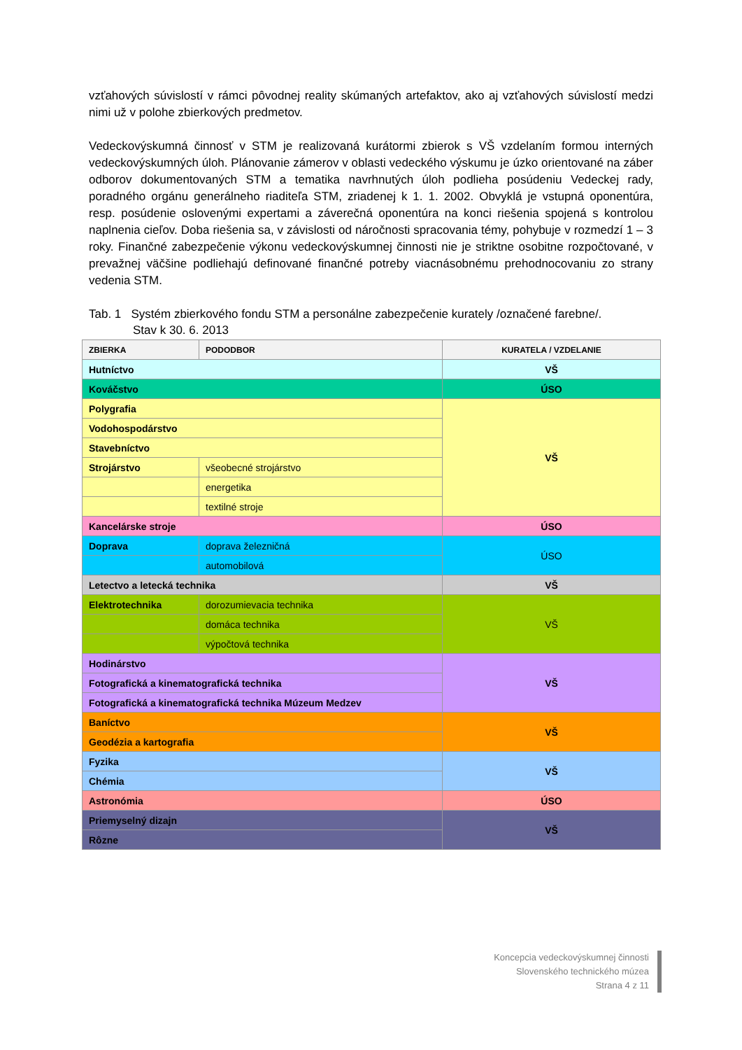vzťahových súvislostí v rámci pôvodnej reality skúmaných artefaktov, ako aj vzťahových súvislostí medzi nimi už v polohe zbierkových predmetov.
Vedeckovýskumná činnosť v STM je realizovaná kurátormi zbierok s VŠ vzdelaním formou interných vedeckovýskumných úloh. Plánovanie zámerov v oblasti vedeckého výskumu je úzko orientované na záber odborov dokumentovaných STM a tematika navrhnutých úloh podlieha posúdeniu Vedeckej rady, poradného orgánu generálneho riaditeľa STM, zriadenej k 1. 1. 2002. Obvyklá je vstupná oponentúra, resp. posúdenie oslovenými expertami a záverečná oponentúra na konci riešenia spojená s kontrolou naplnenia cieľov. Doba riešenia sa, v závislosti od náročnosti spracovania témy, pohybuje v rozmedzí 1 – 3 roky. Finančné zabezpečenie výkonu vedeckovýskumnej činnosti nie je striktne osobitne rozpočtované, v prevažnej väčšine podliehajú definované finančné potreby viacnásobnému prehodnocovaniu zo strany vedenia STM.
Tab. 1 Systém zbierkového fondu STM a personálne zabezpečenie kurately /označené farebne/.
Stav k 30. 6. 2013
| ZBIERKA | PODODBOR | KURATELA / VZDELANIE |
| --- | --- | --- |
| Hutníctvo | | VŠ |
| Kováčstvo | | ÚSO |
| Polygrafia | | VŠ |
| Vodohospodárstvo | | |
| Stavebníctvo | | |
| Strojárstvo | všeobecné strojárstvo | |
| | energetika | |
| | textilné stroje | |
| Kancelárske stroje | | ÚSO |
| Doprava | doprava železničná | ÚSO |
| | automobilová | |
| Letectvo a letecká technika | | VŠ |
| Elektrotechnika | dorozumievacia technika | VŠ |
| | domáca technika | |
| | výpočtová technika | |
| Hodinárstvo | | VŠ |
| Fotografická a kinematografická technika | | |
| Fotografická a kinematografická technika Múzeum Medzev | | |
| Baníctvo | | VŠ |
| Geodézia a kartografia | | |
| Fyzika | | VŠ |
| Chémia | | |
| Astronómia | | ÚSO |
| Priemyselný dizajn | | VŠ |
| Rôzne | | |
Koncepcia vedeckovýskumnej činnosti
Slovenského technického múzea
Strana 4 z 11